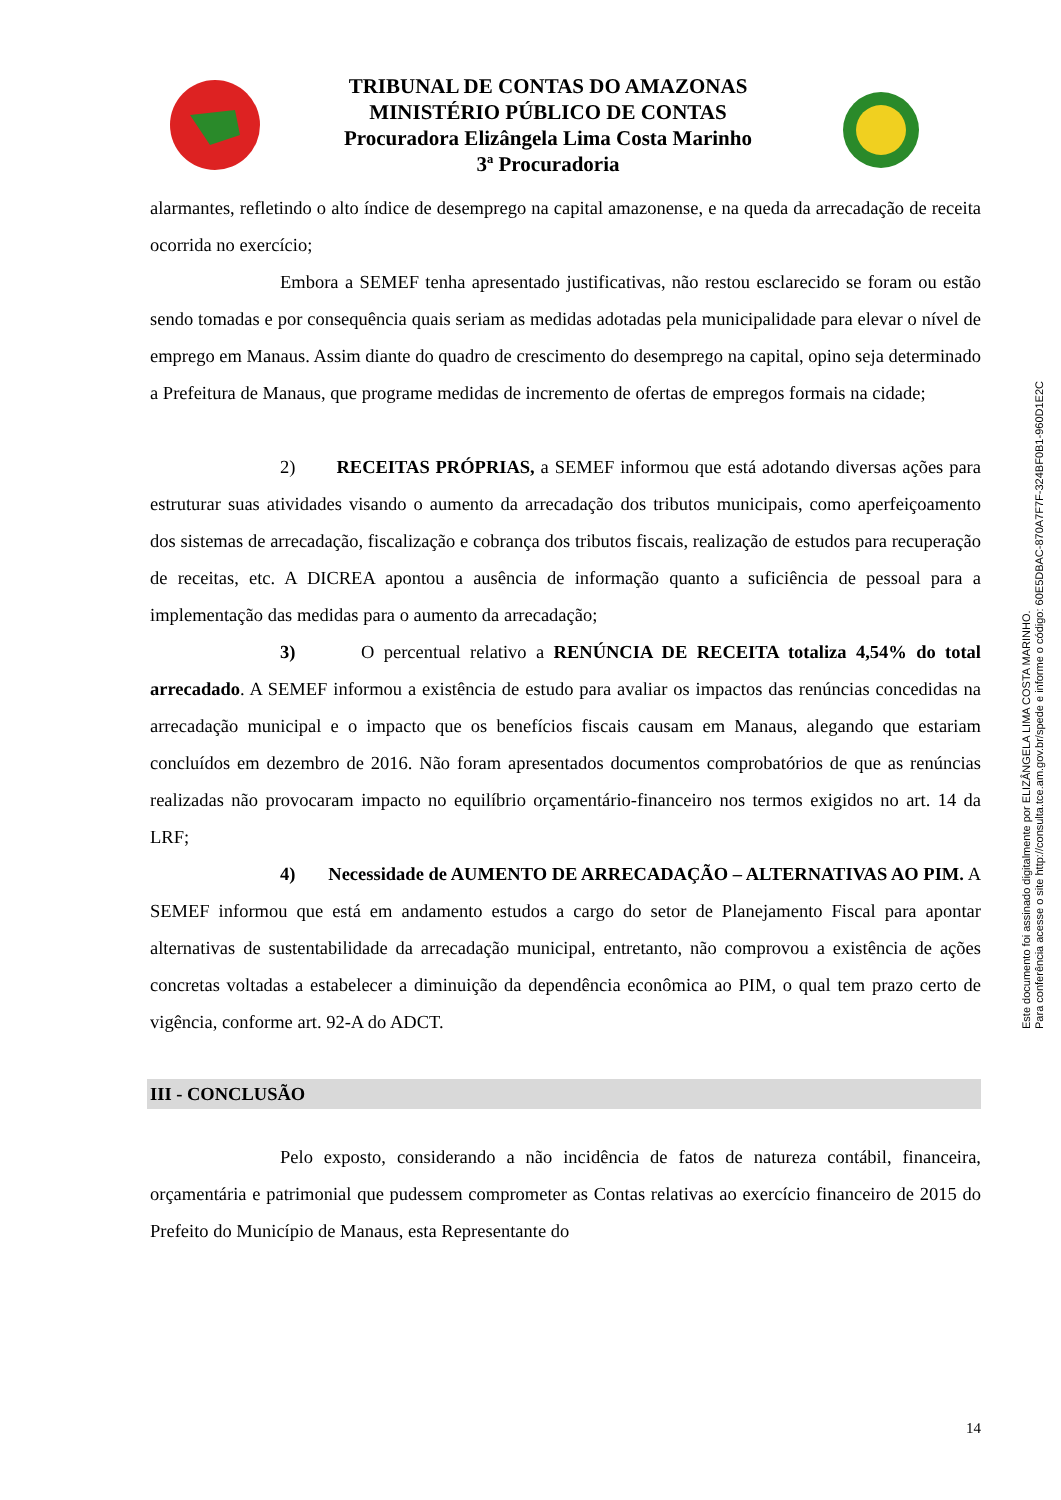TRIBUNAL DE CONTAS DO AMAZONAS
MINISTÉRIO PÚBLICO DE CONTAS
Procuradora Elizângela Lima Costa Marinho
3ª Procuradoria
alarmantes, refletindo o alto índice de desemprego na capital amazonense, e na queda da arrecadação de receita ocorrida no exercício;
Embora a SEMEF tenha apresentado justificativas, não restou esclarecido se foram ou estão sendo tomadas e por consequência quais seriam as medidas adotadas pela municipalidade para elevar o nível de emprego em Manaus. Assim diante do quadro de crescimento do desemprego na capital, opino seja determinado a Prefeitura de Manaus, que programe medidas de incremento de ofertas de empregos formais na cidade;
2) RECEITAS PRÓPRIAS, a SEMEF informou que está adotando diversas ações para estruturar suas atividades visando o aumento da arrecadação dos tributos municipais, como aperfeiçoamento dos sistemas de arrecadação, fiscalização e cobrança dos tributos fiscais, realização de estudos para recuperação de receitas, etc. A DICREA apontou a ausência de informação quanto a suficiência de pessoal para a implementação das medidas para o aumento da arrecadação;
3) O percentual relativo a RENÚNCIA DE RECEITA totaliza 4,54% do total arrecadado. A SEMEF informou a existência de estudo para avaliar os impactos das renúncias concedidas na arrecadação municipal e o impacto que os benefícios fiscais causam em Manaus, alegando que estariam concluídos em dezembro de 2016. Não foram apresentados documentos comprobatórios de que as renúncias realizadas não provocaram impacto no equilíbrio orçamentário-financeiro nos termos exigidos no art. 14 da LRF;
4) Necessidade de AUMENTO DE ARRECADAÇÃO – ALTERNATIVAS AO PIM. A SEMEF informou que está em andamento estudos a cargo do setor de Planejamento Fiscal para apontar alternativas de sustentabilidade da arrecadação municipal, entretanto, não comprovou a existência de ações concretas voltadas a estabelecer a diminuição da dependência econômica ao PIM, o qual tem prazo certo de vigência, conforme art. 92-A do ADCT.
III - CONCLUSÃO
Pelo exposto, considerando a não incidência de fatos de natureza contábil, financeira, orçamentária e patrimonial que pudessem comprometer as Contas relativas ao exercício financeiro de 2015 do Prefeito do Município de Manaus, esta Representante do
Este documento foi assinado digitalmente por ELIZÂNGELA LIMA COSTA MARINHO.
Para conferência acesse o site http://consulta.tce.am.gov.br/spede e informe o código: 60E5DBAC-870A7F7F-324BF0B1-960D1E2C
14